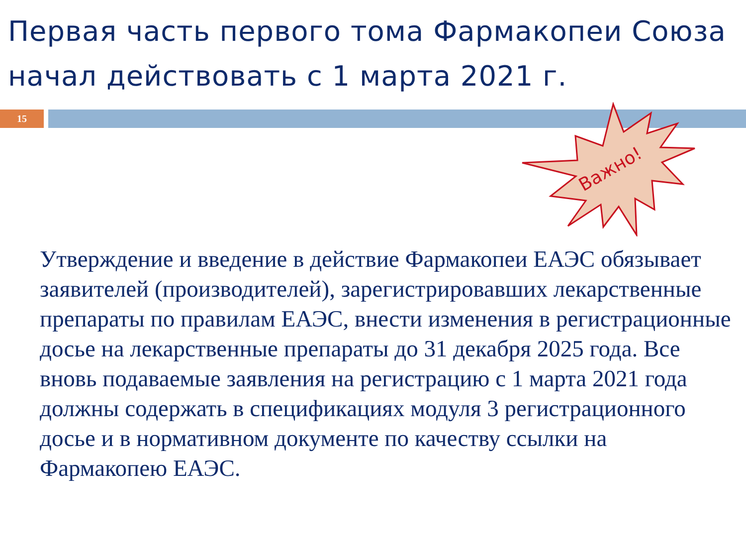Первая часть первого тома Фармакопеи Союза начал действовать с 1 марта 2021 г.
15
Важно!
Утверждение и введение в действие Фармакопеи ЕАЭС обязывает заявителей (производителей), зарегистрировавших лекарственные препараты по правилам ЕАЭС, внести изменения в регистрационные досье на лекарственные препараты до 31 декабря 2025 года. Все вновь подаваемые заявления на регистрацию с 1 марта 2021 года должны содержать в спецификациях модуля 3 регистрационного досье и в нормативном документе по качеству ссылки на Фармакопею ЕАЭС.